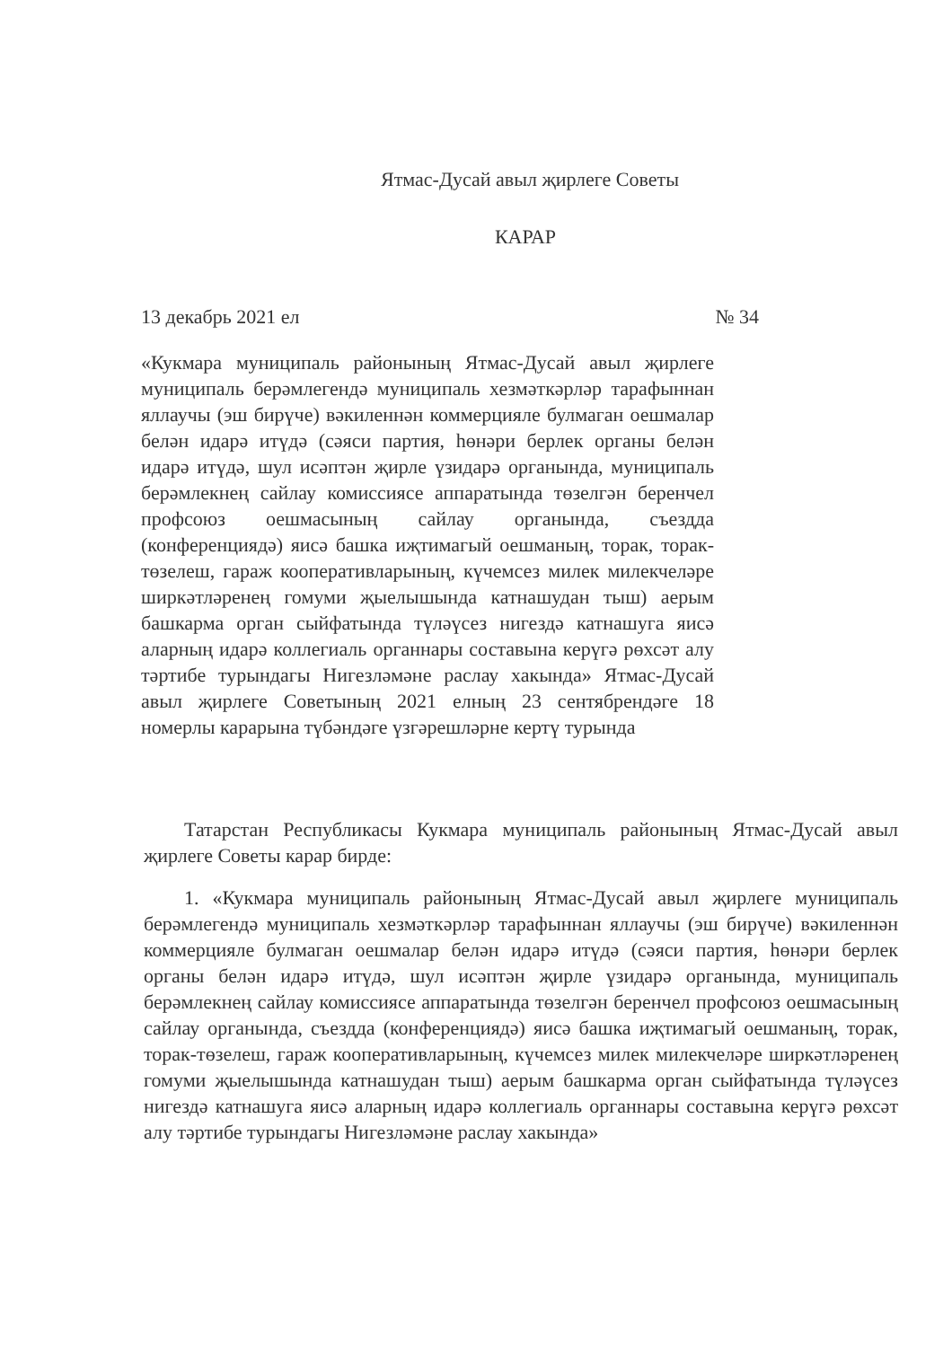Ятмас-Дусай авыл җирлеге Советы
КАРАР
13 декабрь 2021 ел № 34
«Кукмара муниципаль районының Ятмас-Дусай авыл җирлеге муниципаль берәмлегендә муниципаль хезмәткәрләр тарафыннан яллаучы (эш бирүче) вәкиленнән коммерцияле булмаган оешмалар белән идарә итүдә (сәяси партия, һөнәри берлек органы белән идарә итүдә, шул исәптән җирле үзидарә органында, муниципаль берәмлекнең сайлау комиссиясе аппаратында төзелгән беренчел профсоюз оешмасының сайлау органында, съездда (конференциядә) яисә башка иҗтимагый оешманың, торак, торак-төзелеш, гараж кооперативларының, күчемсез милек милекчеләре ширкәтләренең гомуми җыелышында катнашудан тыш) аерым башкарма орган сыйфатында түләүсез нигездә катнашуга яисә аларның идарә коллегиаль органнары составына керүгә рөхсәт алу тәртибе турындагы Нигезләмәне раслау хакында» Ятмас-Дусай авыл җирлеге Советының 2021 елның 23 сентябрендәге 18 номерлы карарына түбәндәге үзгәрешләрне кертү турында
Татарстан Республикасы Кукмара муниципаль районының Ятмас-Дусай авыл җирлеге Советы карар бирде:
1. «Кукмара муниципаль районының Ятмас-Дусай авыл җирлеге муниципаль берәмлегендә муниципаль хезмәткәрләр тарафыннан яллаучы (эш бирүче) вәкиленнән коммерцияле булмаган оешмалар белән идарә итүдә (сәяси партия, һөнәри берлек органы белән идарә итүдә, шул исәптән җирле үзидарә органында, муниципаль берәмлекнең сайлау комиссиясе аппаратында төзелгән беренчел профсоюз оешмасының сайлау органында, съездда (конференциядә) яисә башка иҗтимагый оешманың, торак, торак-төзелеш, гараж кооперативларының, күчемсез милек милекчеләре ширкәтләренең гомуми җыелышында катнашудан тыш) аерым башкарма орган сыйфатында түләүсез нигездә катнашуга яисә аларның идарә коллегиаль органнары составына керүгә рөхсәт алу тәртибе турындагы Нигезләмәне раслау хакында»